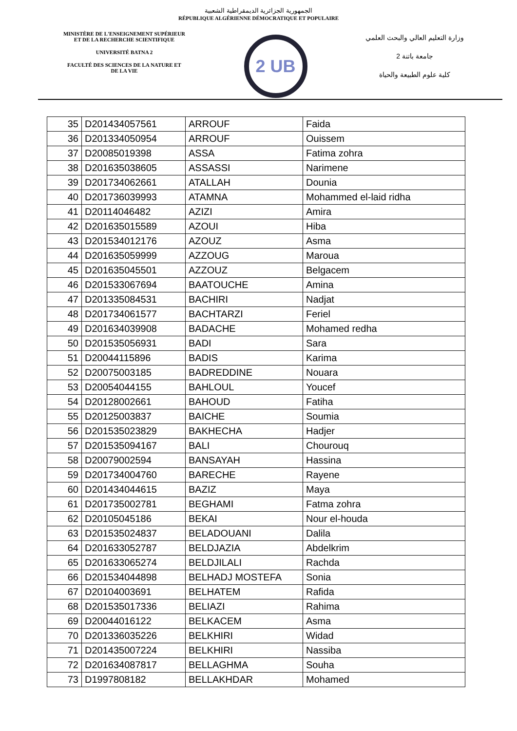الجمهورية الجزائرية الديمقراطية الشعبية
RÉPUBLIQUE ALGÉRIENNE DÉMOCRATIQUE ET POPULAIRE
MINISTÈRE DE L'ENSEIGNEMENT SUPÉRIEUR
ET DE LA RECHERCHE SCIENTIFIQUE
UNIVERSITÉ BATNA 2
FACULTÉ DES SCIENCES DE LA NATURE ET
DE LA VIE
2 UB
وزارة التعليم العالي والبحث العلمي
جامعة باتنة 2
كلية علوم الطبيعة والحياة
| 35 | D201434057561 | ARROUF | Faida |
| 36 | D201334050954 | ARROUF | Ouissem |
| 37 | D20085019398 | ASSA | Fatima zohra |
| 38 | D201635038605 | ASSASSI | Narimene |
| 39 | D201734062661 | ATALLAH | Dounia |
| 40 | D201736039993 | ATAMNA | Mohammed el-laid ridha |
| 41 | D20114046482 | AZIZI | Amira |
| 42 | D201635015589 | AZOUI | Hiba |
| 43 | D201534012176 | AZOUZ | Asma |
| 44 | D201635059999 | AZZOUG | Maroua |
| 45 | D201635045501 | AZZOUZ | Belgacem |
| 46 | D201533067694 | BAATOUCHE | Amina |
| 47 | D201335084531 | BACHIRI | Nadjat |
| 48 | D201734061577 | BACHTARZI | Feriel |
| 49 | D201634039908 | BADACHE | Mohamed redha |
| 50 | D201535056931 | BADI | Sara |
| 51 | D20044115896 | BADIS | Karima |
| 52 | D20075003185 | BADREDDINE | Nouara |
| 53 | D20054044155 | BAHLOUL | Youcef |
| 54 | D20128002661 | BAHOUD | Fatiha |
| 55 | D20125003837 | BAICHE | Soumia |
| 56 | D201535023829 | BAKHECHA | Hadjer |
| 57 | D201535094167 | BALI | Chourouq |
| 58 | D20079002594 | BANSAYAH | Hassina |
| 59 | D201734004760 | BARECHE | Rayene |
| 60 | D201434044615 | BAZIZ | Maya |
| 61 | D201735002781 | BEGHAMI | Fatma zohra |
| 62 | D20105045186 | BEKAI | Nour el-houda |
| 63 | D201535024837 | BELADOUANI | Dalila |
| 64 | D201633052787 | BELDJAZIA | Abdelkrim |
| 65 | D201633065274 | BELDJILALI | Rachda |
| 66 | D201534044898 | BELHADJ MOSTEFA | Sonia |
| 67 | D20104003691 | BELHATEM | Rafida |
| 68 | D201535017336 | BELIAZI | Rahima |
| 69 | D20044016122 | BELKACEM | Asma |
| 70 | D201336035226 | BELKHIRI | Widad |
| 71 | D201435007224 | BELKHIRI | Nassiba |
| 72 | D201634087817 | BELLAGHMA | Souha |
| 73 | D1997808182 | BELLAKHDAR | Mohamed |